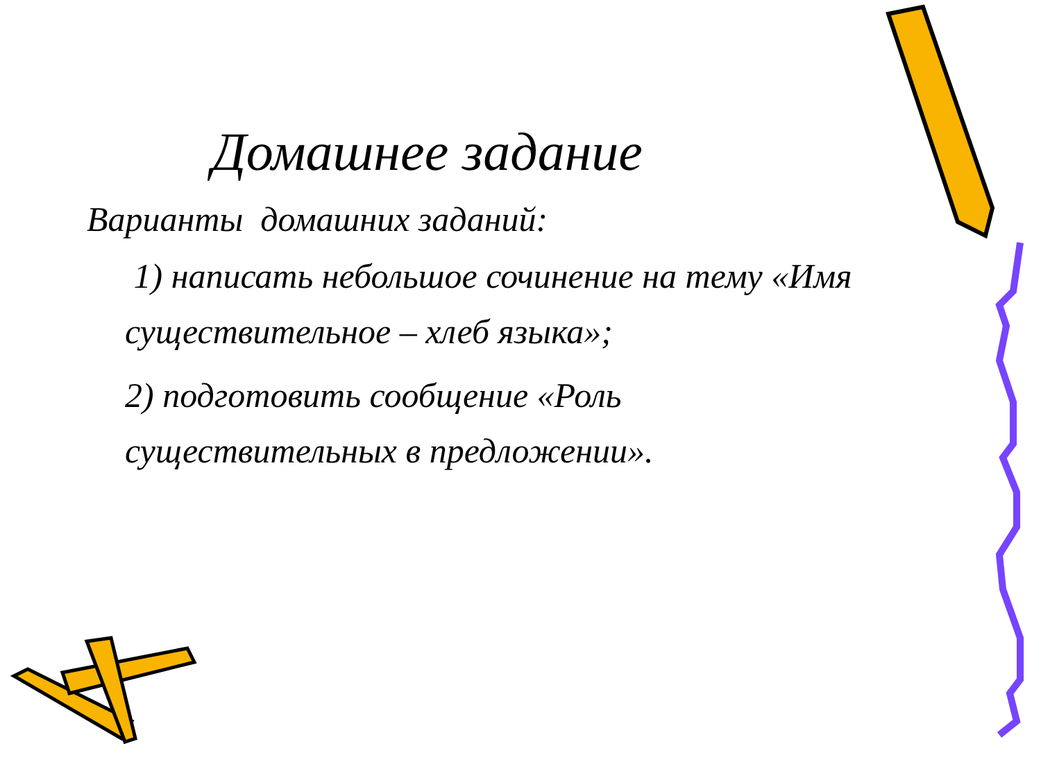Домашнее задание
Варианты домашних заданий:
1) написать небольшое сочинение на тему «Имя существительное – хлеб языка»;
2) подготовить сообщение «Роль существительных в предложении».